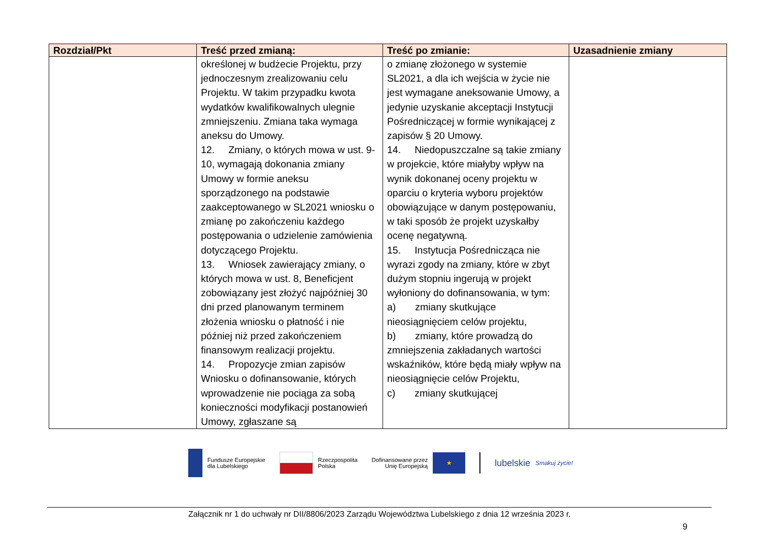| Rozdział/Pkt | Treść przed zmianą: | Treść po zmianie: | Uzasadnienie zmiany |
| --- | --- | --- | --- |
| | określonej w budżecie Projektu, przy jednoczesnym zrealizowaniu celu Projektu. W takim przypadku kwota wydatków kwalifikowalnych ulegnie zmniejszeniu. Zmiana taka wymaga aneksu do Umowy. 12. Zmiany, o których mowa w ust. 9-10, wymagają dokonania zmiany Umowy w formie aneksu sporządzonego na podstawie zaakceptowanego w SL2021 wniosku o zmianę po zakończeniu każdego postępowania o udzielenie zamówienia dotyczącego Projektu. 13. Wniosek zawierający zmiany, o których mowa w ust. 8, Beneficjent zobowiązany jest złożyć najpóźniej 30 dni przed planowanym terminem złożenia wniosku o płatność i nie później niż przed zakończeniem finansowym realizacji projektu. 14. Propozycje zmian zapisów Wniosku o dofinansowanie, których wprowadzenie nie pociąga za sobą konieczności modyfikacji postanowień Umowy, zgłaszane są | o zmianę złożonego w systemie SL2021, a dla ich wejścia w życie nie jest wymagane aneksowanie Umowy, a jedynie uzyskanie akceptacji Instytucji Pośredniczącej w formie wynikającej z zapisów § 20 Umowy. 14. Niedopuszczalne są takie zmiany w projekcie, które miałyby wpływ na wynik dokonanej oceny projektu w oparciu o kryteria wyboru projektów obowiązujące w danym postępowaniu, w taki sposób że projekt uzyskałby ocenę negatywną. 15. Instytucja Pośrednicząca nie wyrazi zgody na zmiany, które w zbyt dużym stopniu ingerują w projekt wyłoniony do dofinansowania, w tym: a) zmiany skutkujące nieosiągnięciem celów projektu, b) zmiany, które prowadzą do zmniejszenia zakładanych wartości wskaźników, które będą miały wpływ na nieosiągnięcie celów Projektu, c) zmiany skutkującej | |
Fundusze Europejskie
dla Lubelskiego
Rzeczpospolita
Polska
Dofinansowane przez
Unię Europejską
★
lubelskie
Smakuj życie!
Załącznik nr 1 do uchwały nr DII/8806/2023 Zarządu Województwa Lubelskiego z dnia 12 września 2023 r.
9